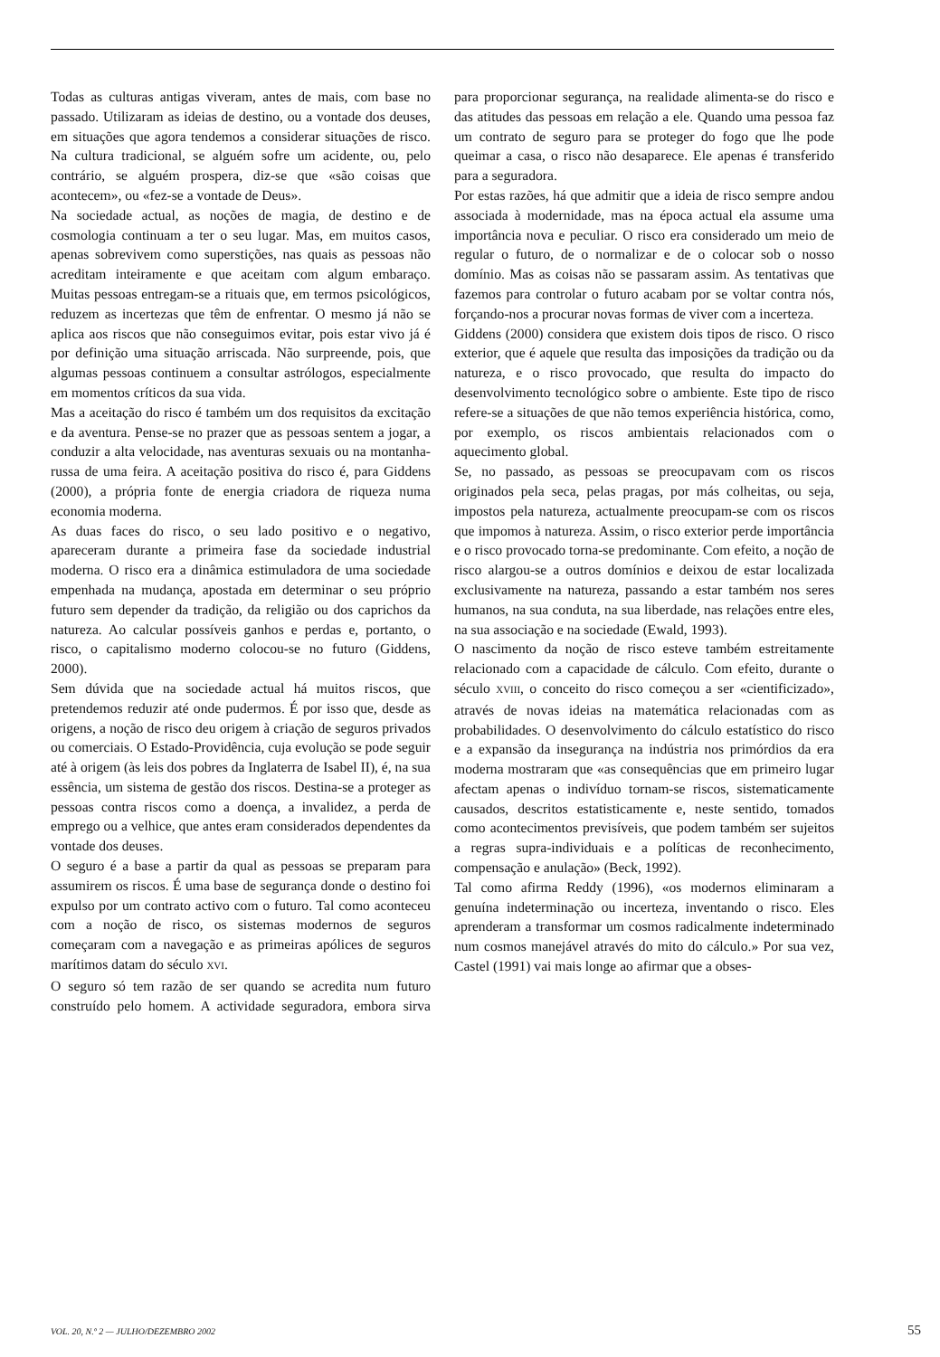Todas as culturas antigas viveram, antes de mais, com base no passado. Utilizaram as ideias de destino, ou a vontade dos deuses, em situações que agora tendemos a considerar situações de risco. Na cultura tradicional, se alguém sofre um acidente, ou, pelo contrário, se alguém prospera, diz-se que «são coisas que acontecem», ou «fez-se a vontade de Deus».
Na sociedade actual, as noções de magia, de destino e de cosmologia continuam a ter o seu lugar. Mas, em muitos casos, apenas sobrevivem como superstições, nas quais as pessoas não acreditam inteiramente e que aceitam com algum embaraço. Muitas pessoas entregam-se a rituais que, em termos psicológicos, reduzem as incertezas que têm de enfrentar. O mesmo já não se aplica aos riscos que não conseguimos evitar, pois estar vivo já é por definição uma situação arriscada. Não surpreende, pois, que algumas pessoas continuem a consultar astrólogos, especialmente em momentos críticos da sua vida.
Mas a aceitação do risco é também um dos requisitos da excitação e da aventura. Pense-se no prazer que as pessoas sentem a jogar, a conduzir a alta velocidade, nas aventuras sexuais ou na montanha-russa de uma feira. A aceitação positiva do risco é, para Giddens (2000), a própria fonte de energia criadora de riqueza numa economia moderna.
As duas faces do risco, o seu lado positivo e o negativo, apareceram durante a primeira fase da sociedade industrial moderna. O risco era a dinâmica estimuladora de uma sociedade empenhada na mudança, apostada em determinar o seu próprio futuro sem depender da tradição, da religião ou dos caprichos da natureza. Ao calcular possíveis ganhos e perdas e, portanto, o risco, o capitalismo moderno colocou-se no futuro (Giddens, 2000).
Sem dúvida que na sociedade actual há muitos riscos, que pretendemos reduzir até onde pudermos. É por isso que, desde as origens, a noção de risco deu origem à criação de seguros privados ou comerciais. O Estado-Providência, cuja evolução se pode seguir até à origem (às leis dos pobres da Inglaterra de Isabel II), é, na sua essência, um sistema de gestão dos riscos. Destina-se a proteger as pessoas contra riscos como a doença, a invalidez, a perda de emprego ou a velhice, que antes eram considerados dependentes da vontade dos deuses.
O seguro é a base a partir da qual as pessoas se preparam para assumirem os riscos. É uma base de segurança donde o destino foi expulso por um contrato activo com o futuro. Tal como aconteceu com a noção de risco, os sistemas modernos de seguros começaram com a navegação e as primeiras apólices de seguros marítimos datam do século XVI.
O seguro só tem razão de ser quando se acredita num futuro construído pelo homem. A actividade seguradora, embora sirva para proporcionar segurança, na realidade alimenta-se do risco e das atitudes das pessoas em relação a ele. Quando uma pessoa faz um contrato de seguro para se proteger do fogo que lhe pode queimar a casa, o risco não desaparece. Ele apenas é transferido para a seguradora.
Por estas razões, há que admitir que a ideia de risco sempre andou associada à modernidade, mas na época actual ela assume uma importância nova e peculiar. O risco era considerado um meio de regular o futuro, de o normalizar e de o colocar sob o nosso domínio. Mas as coisas não se passaram assim. As tentativas que fazemos para controlar o futuro acabam por se voltar contra nós, forçando-nos a procurar novas formas de viver com a incerteza.
Giddens (2000) considera que existem dois tipos de risco. O risco exterior, que é aquele que resulta das imposições da tradição ou da natureza, e o risco provocado, que resulta do impacto do desenvolvimento tecnológico sobre o ambiente. Este tipo de risco refere-se a situações de que não temos experiência histórica, como, por exemplo, os riscos ambientais relacionados com o aquecimento global.
Se, no passado, as pessoas se preocupavam com os riscos originados pela seca, pelas pragas, por más colheitas, ou seja, impostos pela natureza, actualmente preocupam-se com os riscos que impomos à natureza. Assim, o risco exterior perde importância e o risco provocado torna-se predominante. Com efeito, a noção de risco alargou-se a outros domínios e deixou de estar localizada exclusivamente na natureza, passando a estar também nos seres humanos, na sua conduta, na sua liberdade, nas relações entre eles, na sua associação e na sociedade (Ewald, 1993).
O nascimento da noção de risco esteve também estreitamente relacionado com a capacidade de cálculo. Com efeito, durante o século XVIII, o conceito do risco começou a ser «cientificizado», através de novas ideias na matemática relacionadas com as probabilidades. O desenvolvimento do cálculo estatístico do risco e a expansão da insegurança na indústria nos primórdios da era moderna mostraram que «as consequências que em primeiro lugar afectam apenas o indivíduo tornam-se riscos, sistematicamente causados, descritos estatisticamente e, neste sentido, tomados como acontecimentos previsíveis, que podem também ser sujeitos a regras supra-individuais e a políticas de reconhecimento, compensação e anulação» (Beck, 1992).
Tal como afirma Reddy (1996), «os modernos eliminaram a genuína indeterminação ou incerteza, inventando o risco. Eles aprenderam a transformar um cosmos radicalmente indeterminado num cosmos manejável através do mito do cálculo.» Por sua vez, Castel (1991) vai mais longe ao afirmar que a obses-
VOL. 20, N.º 2 — JULHO/DEZEMBRO 2002 55